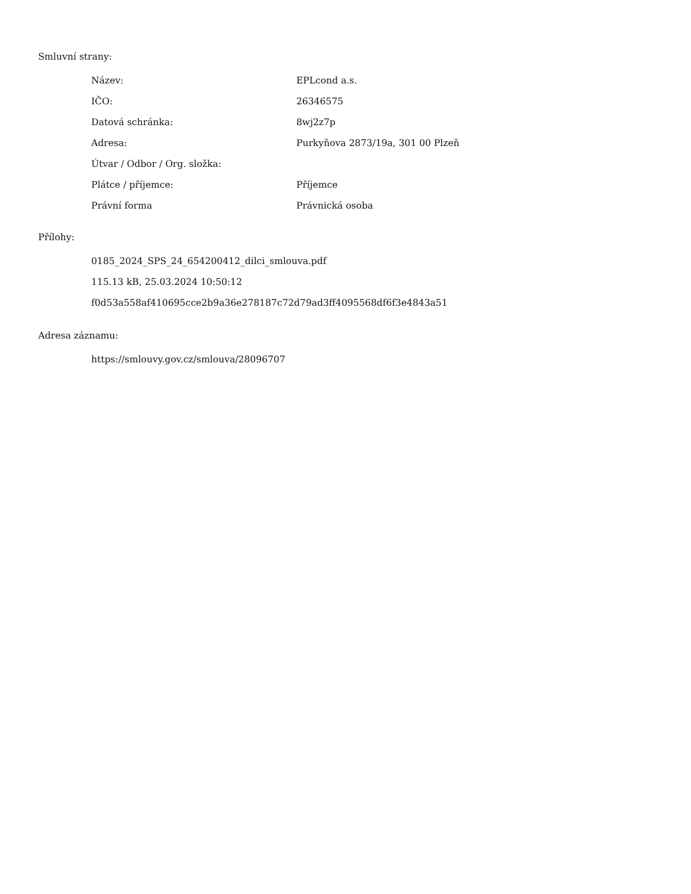Smluvní strany:
| Název: | EPLcond a.s. |
| IČO: | 26346575 |
| Datová schránka: | 8wj2z7p |
| Adresa: | Purkyňova 2873/19a, 301 00 Plzeň |
| Útvar / Odbor / Org. složka: | |
| Plátce / příjemce: | Příjemce |
| Právní forma | Právnická osoba |
Přílohy:
0185_2024_SPS_24_654200412_dilci_smlouva.pdf
115.13 kB, 25.03.2024 10:50:12
f0d53a558af410695cce2b9a36e278187c72d79ad3ff4095568df6f3e4843a51
Adresa záznamu:
https://smlouvy.gov.cz/smlouva/28096707